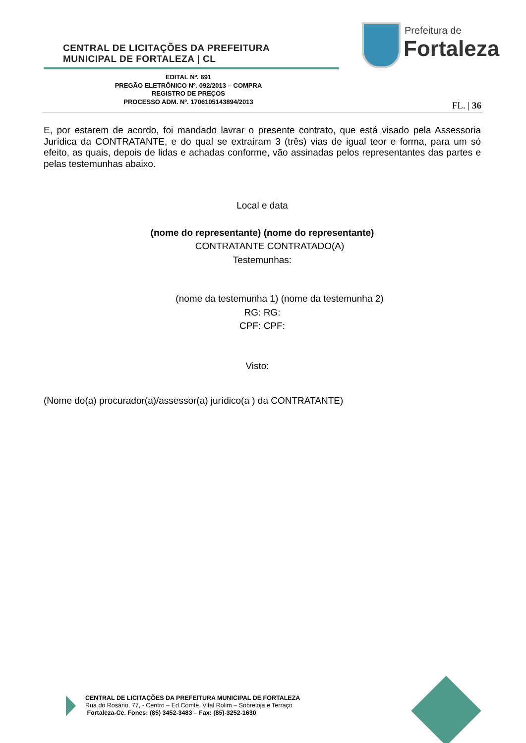CENTRAL DE LICITAÇÕES DA PREFEITURA
MUNICIPAL DE FORTALEZA | CL
Prefeitura de
Fortaleza
EDITAL Nº. 691
PREGÃO ELETRÔNICO Nº. 092/2013 – COMPRA
REGISTRO DE PREÇOS
PROCESSO ADM. Nº. 1706105143894/2013
FL. | 36
E, por estarem de acordo, foi mandado lavrar o presente contrato, que está visado pela Assessoria Jurídica da CONTRATANTE, e do qual se extraíram 3 (três) vias de igual teor e forma, para um só efeito, as quais, depois de lidas e achadas conforme, vão assinadas pelos representantes das partes e pelas testemunhas abaixo.
Local e data
(nome do representante) (nome do representante)
CONTRATANTE CONTRATADO(A)
Testemunhas:
(nome da testemunha 1) (nome da testemunha 2)
RG: RG:
CPF: CPF:
Visto:
(Nome do(a) procurador(a)/assessor(a) jurídico(a ) da CONTRATANTE)
CENTRAL DE LICITAÇÕES DA PREFEITURA MUNICIPAL DE FORTALEZA
Rua do Rosário, 77, - Centro – Ed.Comte. Vital Rolim – Sobreloja e Terraço
Fortaleza-Ce. Fones: (85) 3452-3483 – Fax: (85)-3252-1630